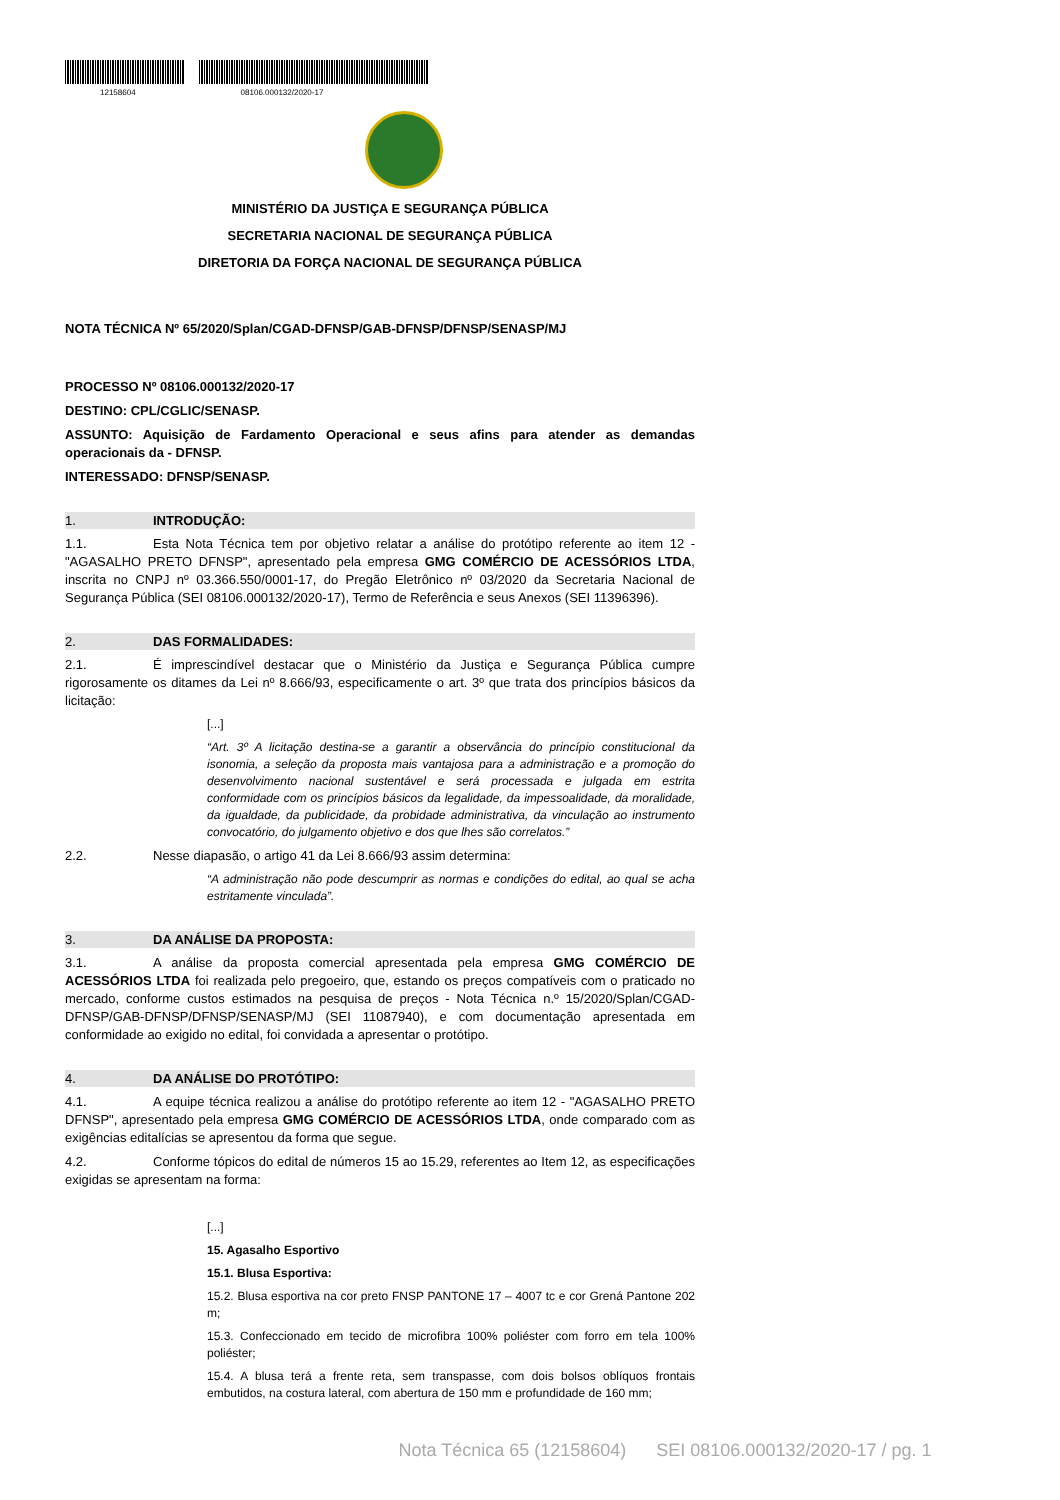12158604 08106.000132/2020-17
MINISTÉRIO DA JUSTIÇA E SEGURANÇA PÚBLICA
SECRETARIA NACIONAL DE SEGURANÇA PÚBLICA
DIRETORIA DA FORÇA NACIONAL DE SEGURANÇA PÚBLICA
NOTA TÉCNICA Nº 65/2020/Splan/CGAD-DFNSP/GAB-DFNSP/DFNSP/SENASP/MJ
PROCESSO Nº 08106.000132/2020-17
DESTINO: CPL/CGLIC/SENASP.
ASSUNTO: Aquisição de Fardamento Operacional e seus afins para atender as demandas operacionais da - DFNSP.
INTERESSADO: DFNSP/SENASP.
1. INTRODUÇÃO:
1.1. Esta Nota Técnica tem por objetivo relatar a análise do protótipo referente ao item 12 - "AGASALHO PRETO DFNSP", apresentado pela empresa GMG COMÉRCIO DE ACESSÓRIOS LTDA, inscrita no CNPJ nº 03.366.550/0001-17, do Pregão Eletrônico nº 03/2020 da Secretaria Nacional de Segurança Pública (SEI 08106.000132/2020-17), Termo de Referência e seus Anexos (SEI 11396396).
2. DAS FORMALIDADES:
2.1. É imprescindível destacar que o Ministério da Justiça e Segurança Pública cumpre rigorosamente os ditames da Lei nº 8.666/93, especificamente o art. 3º que trata dos princípios básicos da licitação:
[...]
“Art. 3º A licitação destina-se a garantir a observância do princípio constitucional da isonomia, a seleção da proposta mais vantajosa para a administração e a promoção do desenvolvimento nacional sustentável e será processada e julgada em estrita conformidade com os princípios básicos da legalidade, da impessoalidade, da moralidade, da igualdade, da publicidade, da probidade administrativa, da vinculação ao instrumento convocatório, do julgamento objetivo e dos que lhes são correlatos.”
2.2. Nesse diapasão, o artigo 41 da Lei 8.666/93 assim determina:
“A administração não pode descumprir as normas e condições do edital, ao qual se acha estritamente vinculada”.
3. DA ANÁLISE DA PROPOSTA:
3.1. A análise da proposta comercial apresentada pela empresa GMG COMÉRCIO DE ACESSÓRIOS LTDA foi realizada pelo pregoeiro, que, estando os preços compatíveis com o praticado no mercado, conforme custos estimados na pesquisa de preços - Nota Técnica n.º 15/2020/Splan/CGAD-DFNSP/GAB-DFNSP/DFNSP/SENASP/MJ (SEI 11087940), e com documentação apresentada em conformidade ao exigido no edital, foi convidada a apresentar o protótipo.
4. DA ANÁLISE DO PROTÓTIPO:
4.1. A equipe técnica realizou a análise do protótipo referente ao item 12 - "AGASALHO PRETO DFNSP", apresentado pela empresa GMG COMÉRCIO DE ACESSÓRIOS LTDA, onde comparado com as exigências editalícias se apresentou da forma que segue.
4.2. Conforme tópicos do edital de números 15 ao 15.29, referentes ao Item 12, as especificações exigidas se apresentam na forma:
[...]
15. Agasalho Esportivo
15.1. Blusa Esportiva:
15.2. Blusa esportiva na cor preto FNSP PANTONE 17 – 4007 tc e cor Grená Pantone 202 m;
15.3. Confeccionado em tecido de microfibra 100% poliéster com forro em tela 100% poliéster;
15.4. A blusa terá a frente reta, sem transpasse, com dois bolsos oblíquos frontais embutidos, na costura lateral, com abertura de 150 mm e profundidade de 160 mm;
Nota Técnica 65 (12158604) SEI 08106.000132/2020-17 / pg. 1